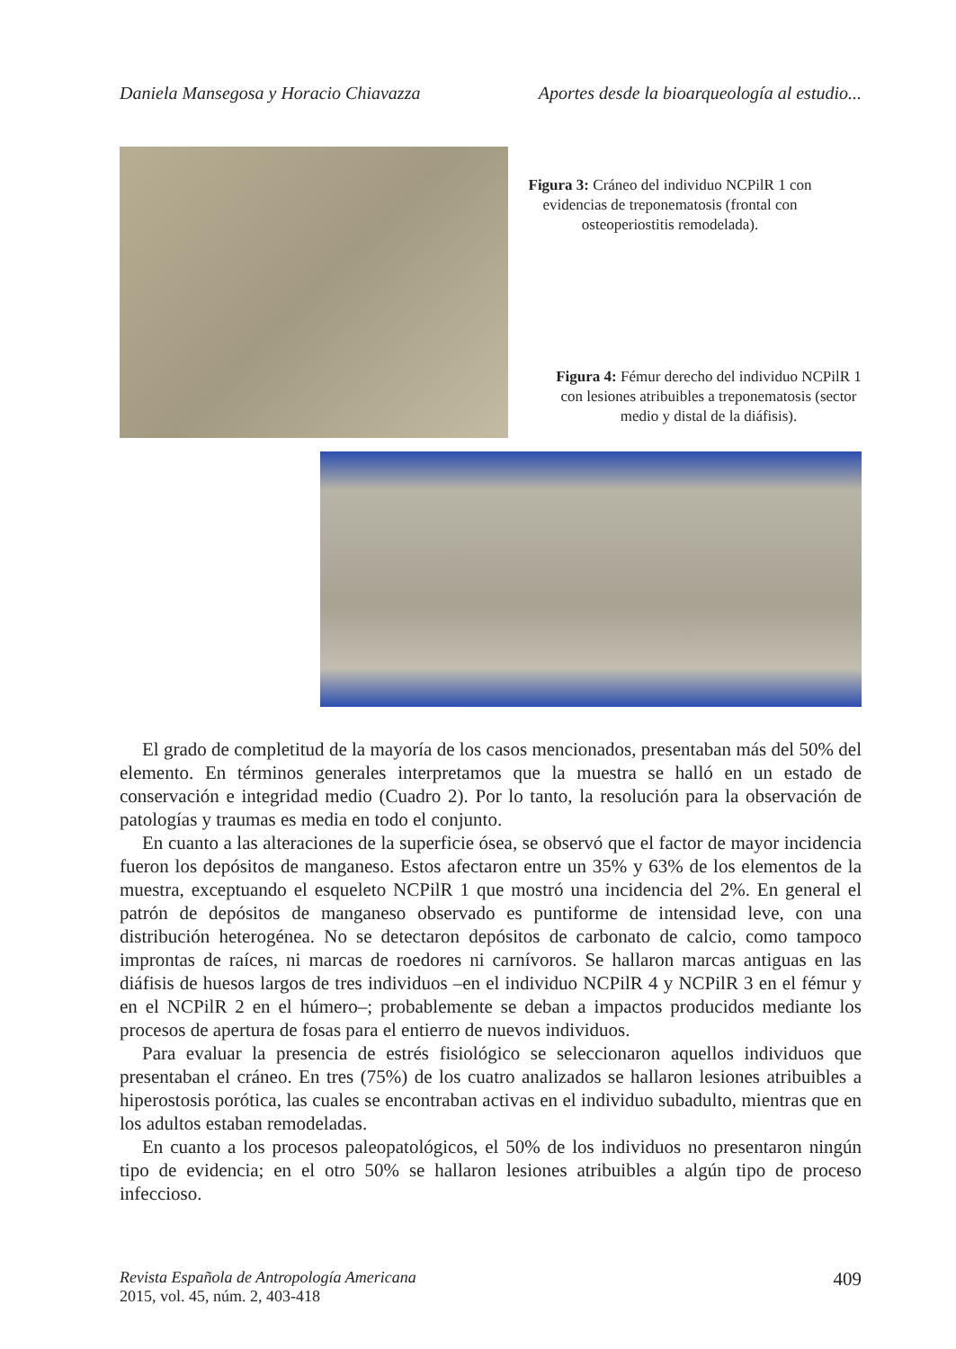Daniela Mansegosa y Horacio Chiavazza Aportes desde la bioarqueología al estudio...
Figura 3: Cráneo del individuo NCPilR 1 con evidencias de treponematosis (frontal con osteoperiostitis remodelada).
Figura 4: Fémur derecho del individuo NCPilR 1 con lesiones atribuibles a treponematosis (sector medio y distal de la diáfisis).
El grado de completitud de la mayoría de los casos mencionados, presentaban más del 50% del elemento. En términos generales interpretamos que la muestra se halló en un estado de conservación e integridad medio (Cuadro 2). Por lo tanto, la resolución para la observación de patologías y traumas es media en todo el conjunto.
En cuanto a las alteraciones de la superficie ósea, se observó que el factor de mayor incidencia fueron los depósitos de manganeso. Estos afectaron entre un 35% y 63% de los elementos de la muestra, exceptuando el esqueleto NCPilR 1 que mostró una incidencia del 2%. En general el patrón de depósitos de manganeso observado es puntiforme de intensidad leve, con una distribución heterogénea. No se detectaron depósitos de carbonato de calcio, como tampoco improntas de raíces, ni marcas de roedores ni carnívoros. Se hallaron marcas antiguas en las diáfisis de huesos largos de tres individuos –en el individuo NCPilR 4 y NCPilR 3 en el fémur y en el NCPilR 2 en el húmero–; probablemente se deban a impactos producidos mediante los procesos de apertura de fosas para el entierro de nuevos individuos.
Para evaluar la presencia de estrés fisiológico se seleccionaron aquellos individuos que presentaban el cráneo. En tres (75%) de los cuatro analizados se hallaron lesiones atribuibles a hiperostosis porótica, las cuales se encontraban activas en el individuo subadulto, mientras que en los adultos estaban remodeladas.
En cuanto a los procesos paleopatológicos, el 50% de los individuos no presentaron ningún tipo de evidencia; en el otro 50% se hallaron lesiones atribuibles a algún tipo de proceso infeccioso.
Revista Española de Antropología Americana
2015, vol. 45, núm. 2, 403-418 409